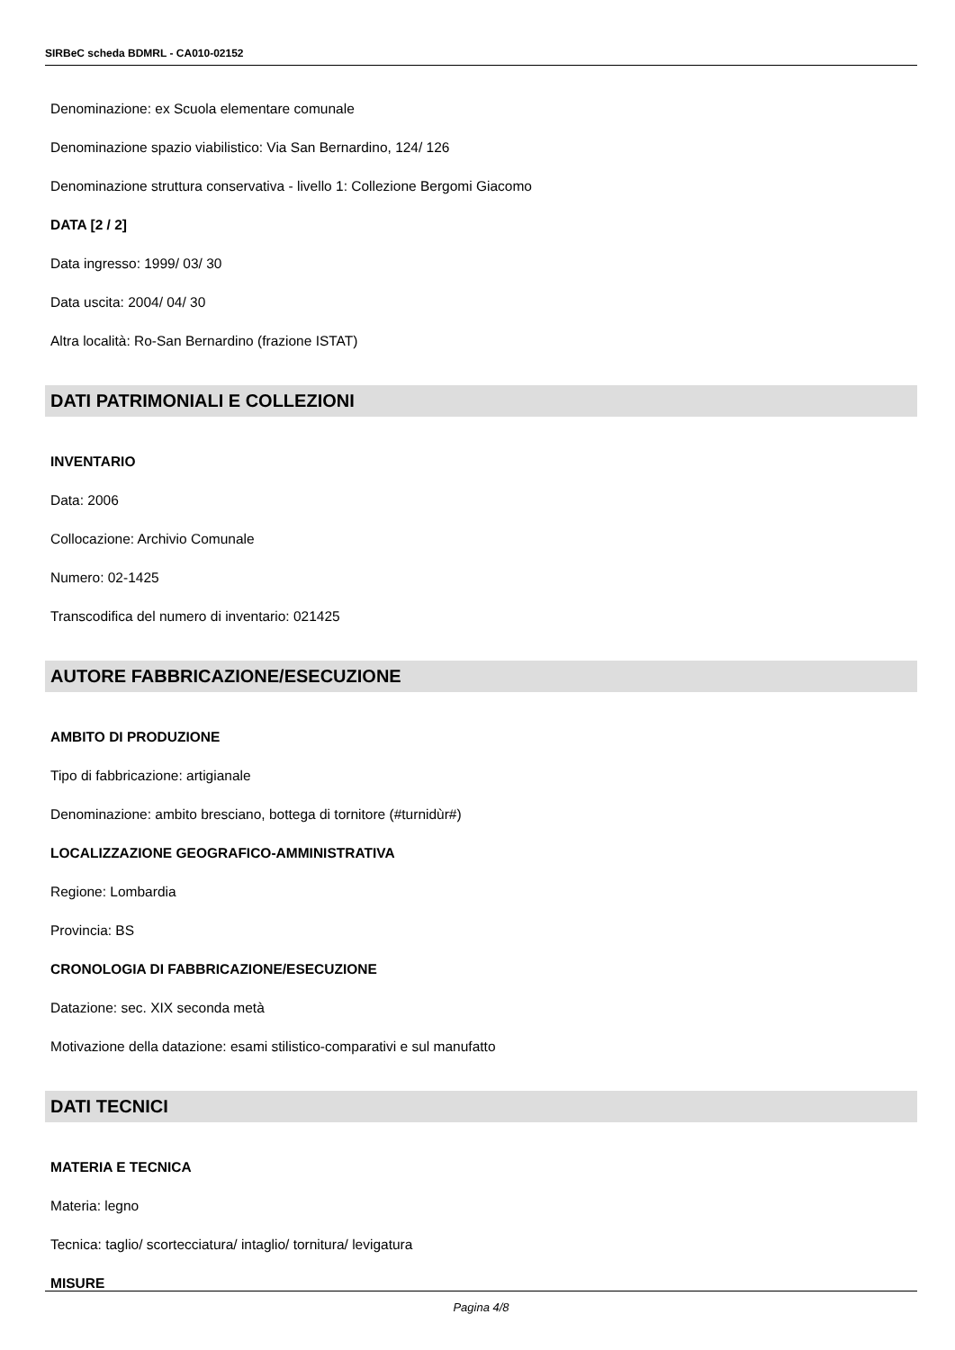SIRBeC scheda BDMRL - CA010-02152
Denominazione: ex Scuola elementare comunale
Denominazione spazio viabilistico: Via San Bernardino, 124/ 126
Denominazione struttura conservativa - livello 1: Collezione Bergomi Giacomo
DATA [2 / 2]
Data ingresso: 1999/ 03/ 30
Data uscita: 2004/ 04/ 30
Altra località: Ro-San Bernardino (frazione ISTAT)
DATI PATRIMONIALI E COLLEZIONI
INVENTARIO
Data: 2006
Collocazione: Archivio Comunale
Numero: 02-1425
Transcodifica del numero di inventario: 021425
AUTORE FABBRICAZIONE/ESECUZIONE
AMBITO DI PRODUZIONE
Tipo di fabbricazione: artigianale
Denominazione: ambito bresciano, bottega di tornitore (#turnidùr#)
LOCALIZZAZIONE GEOGRAFICO-AMMINISTRATIVA
Regione: Lombardia
Provincia: BS
CRONOLOGIA DI FABBRICAZIONE/ESECUZIONE
Datazione: sec. XIX seconda metà
Motivazione della datazione: esami stilistico-comparativi e sul manufatto
DATI TECNICI
MATERIA E TECNICA
Materia: legno
Tecnica: taglio/ scortecciatura/ intaglio/ tornitura/ levigatura
MISURE
Pagina 4/8